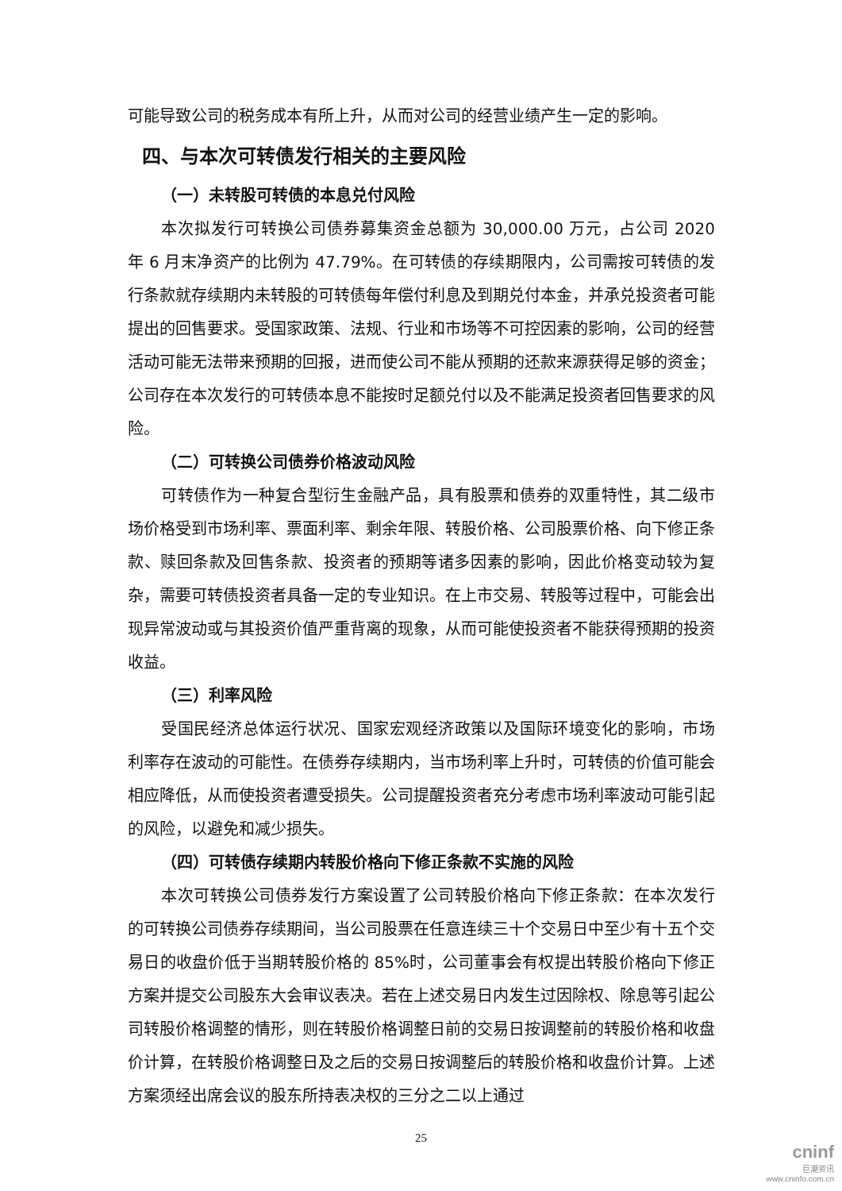可能导致公司的税务成本有所上升，从而对公司的经营业绩产生一定的影响。
四、与本次可转债发行相关的主要风险
（一）未转股可转债的本息兑付风险
本次拟发行可转换公司债券募集资金总额为 30,000.00 万元，占公司 2020 年 6 月末净资产的比例为 47.79%。在可转债的存续期限内，公司需按可转债的发行条款就存续期内未转股的可转债每年偿付利息及到期兑付本金，并承兑投资者可能提出的回售要求。受国家政策、法规、行业和市场等不可控因素的影响，公司的经营活动可能无法带来预期的回报，进而使公司不能从预期的还款来源获得足够的资金；公司存在本次发行的可转债本息不能按时足额兑付以及不能满足投资者回售要求的风险。
（二）可转换公司债券价格波动风险
可转债作为一种复合型衍生金融产品，具有股票和债券的双重特性，其二级市场价格受到市场利率、票面利率、剩余年限、转股价格、公司股票价格、向下修正条款、赎回条款及回售条款、投资者的预期等诸多因素的影响，因此价格变动较为复杂，需要可转债投资者具备一定的专业知识。在上市交易、转股等过程中，可能会出现异常波动或与其投资价值严重背离的现象，从而可能使投资者不能获得预期的投资收益。
（三）利率风险
受国民经济总体运行状况、国家宏观经济政策以及国际环境变化的影响，市场利率存在波动的可能性。在债券存续期内，当市场利率上升时，可转债的价值可能会相应降低，从而使投资者遭受损失。公司提醒投资者充分考虑市场利率波动可能引起的风险，以避免和减少损失。
（四）可转债存续期内转股价格向下修正条款不实施的风险
本次可转换公司债券发行方案设置了公司转股价格向下修正条款：在本次发行的可转换公司债券存续期间，当公司股票在任意连续三十个交易日中至少有十五个交易日的收盘价低于当期转股价格的 85%时，公司董事会有权提出转股价格向下修正方案并提交公司股东大会审议表决。若在上述交易日内发生过因除权、除息等引起公司转股价格调整的情形，则在转股价格调整日前的交易日按调整前的转股价格和收盘价计算，在转股价格调整日及之后的交易日按调整后的转股价格和收盘价计算。上述方案须经出席会议的股东所持表决权的三分之二以上通过
25
cninf
巨潮资讯
www.cninfo.com.cn